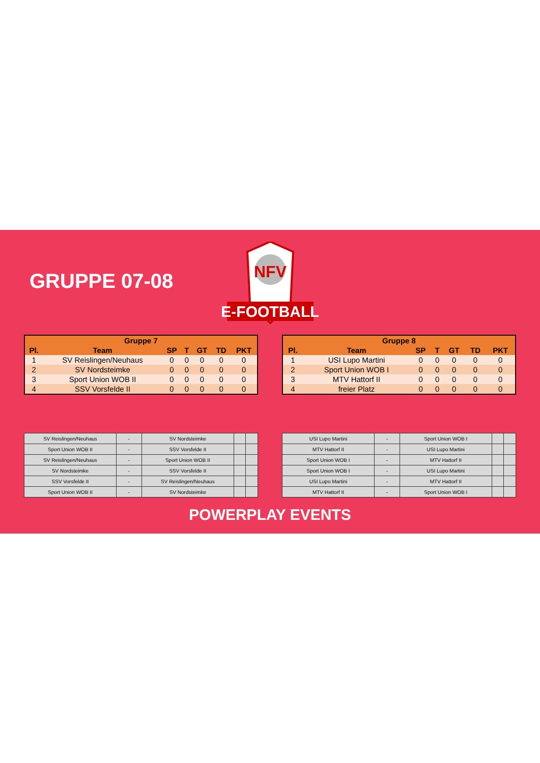GRUPPE 07-08
NFV
E-FOOTBALL
| Gruppe 7 | | | | | | |
| --- | --- | --- | --- | --- | --- | --- |
| Pl. | Team | SP | T | GT | TD | PKT |
| 1 | SV Reislingen/Neuhaus | 0 | 0 | 0 | 0 | 0 |
| 2 | SV Nordsteimke | 0 | 0 | 0 | 0 | 0 |
| 3 | Sport Union WOB II | 0 | 0 | 0 | 0 | 0 |
| 4 | SSV Vorsfelde II | 0 | 0 | 0 | 0 | 0 |
| Gruppe 8 | | | | | | |
| --- | --- | --- | --- | --- | --- | --- |
| Pl. | Team | SP | T | GT | TD | PKT |
| 1 | USI Lupo Martini | 0 | 0 | 0 | 0 | 0 |
| 2 | Sport Union WOB I | 0 | 0 | 0 | 0 | 0 |
| 3 | MTV Hattorf II | 0 | 0 | 0 | 0 | 0 |
| 4 | freier Platz | 0 | 0 | 0 | 0 | 0 |
| SV Reislingen/Neuhaus | - | SV Nordsteimke | | |
| Sport Union WOB II | - | SSV Vorsfelde II | | |
| SV Reislingen/Neuhaus | - | Sport Union WOB II | | |
| SV Nordsteimke | - | SSV Vorsfelde II | | |
| SSV Vorsfelde II | - | SV Reislingen/Neuhaus | | |
| Sport Union WOB II | - | SV Nordsteimke | | |
| USI Lupo Martini | - | Sport Union WOB I | | |
| MTV Hattorf II | - | USI Lupo Martini | | |
| Sport Union WOB I | - | MTV Hattorf II | | |
| Sport Union WOB I | - | USI Lupo Martini | | |
| USI Lupo Martini | - | MTV Hattorf II | | |
| MTV Hattorf II | - | Sport Union WOB I | | |
POWERPLAY EVENTS